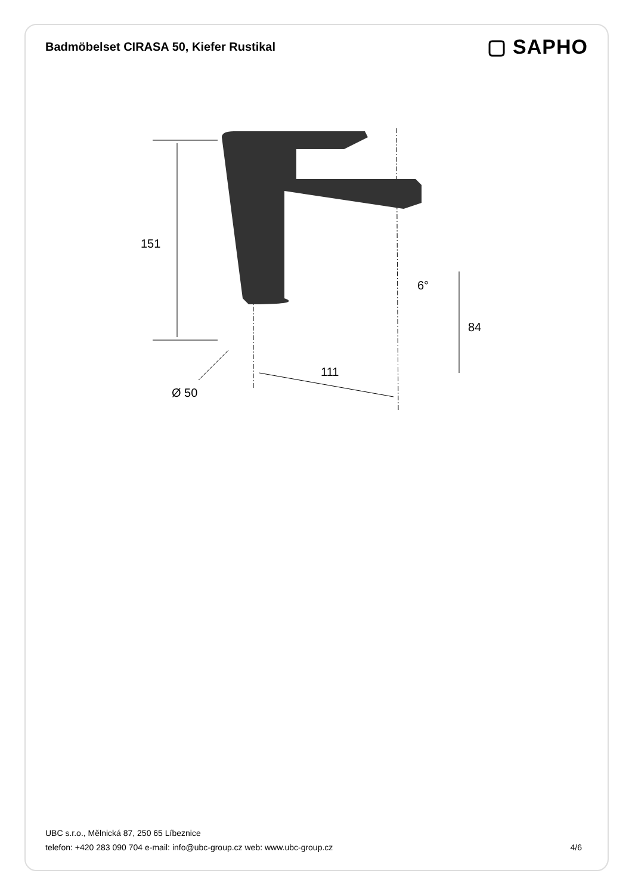Badmöbelset CIRASA 50, Kiefer Rustikal
▢ SAPHO
151
84
111
6°
Ø 50
UBC s.r.o., Mělnická 87, 250 65 Líbeznice
telefon: +420 283 090 704 e-mail: info@ubc-group.cz web: www.ubc-group.cz
4/6